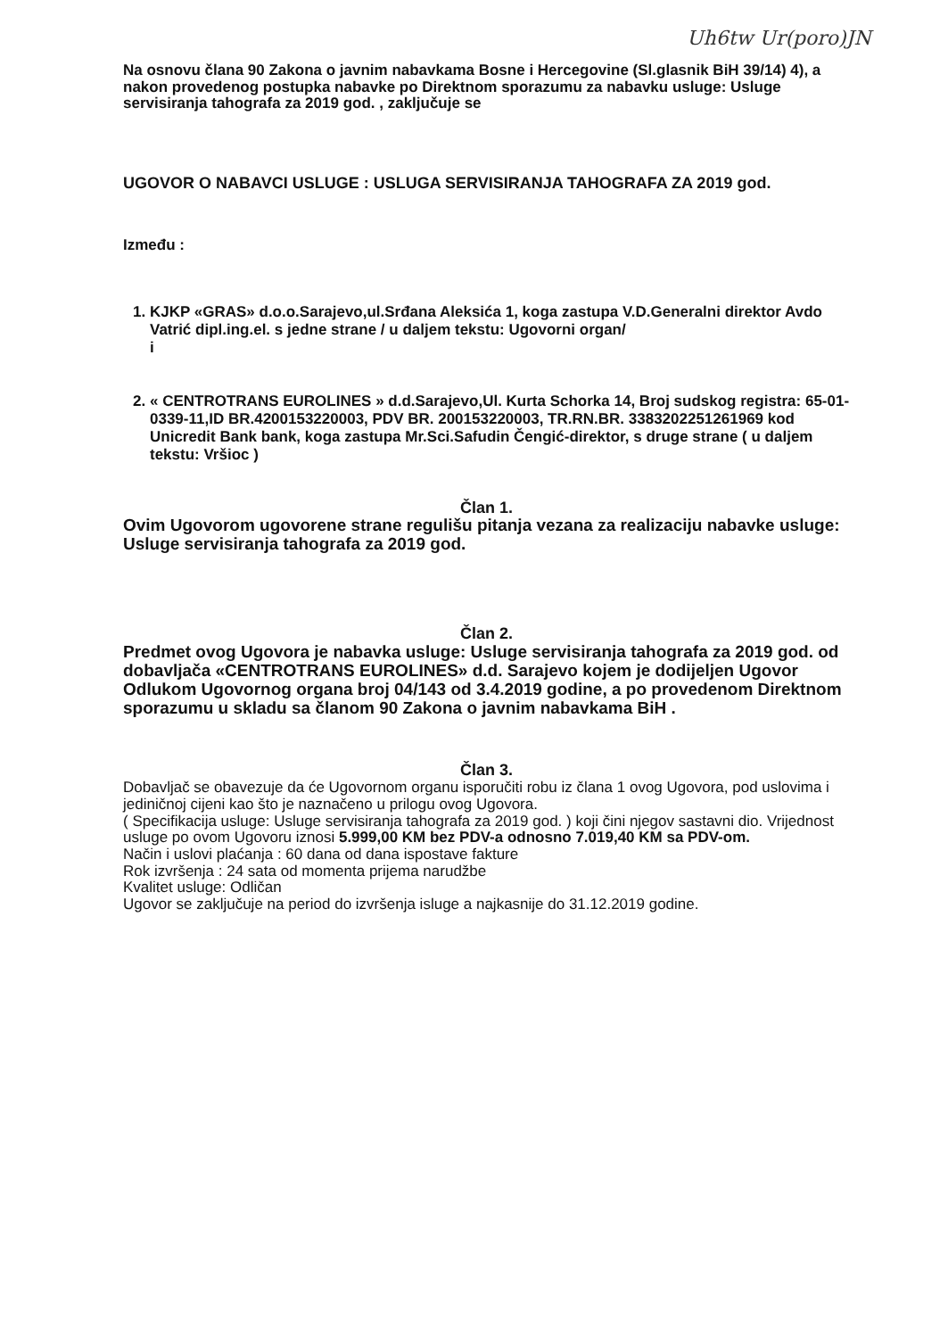Uh6tw Ur(poro)JN
Na osnovu člana 90 Zakona o javnim nabavkama Bosne i Hercegovine (Sl.glasnik BiH 39/14) 4), a nakon provedenog postupka nabavke po Direktnom sporazumu za nabavku usluge: Usluge servisiranja tahografa za 2019 god. , zaključuje se
UGOVOR O NABAVCI USLUGE : USLUGA SERVISIRANJA TAHOGRAFA ZA 2019 god.
Između :
1. KJKP «GRAS» d.o.o.Sarajevo,ul.Srđana Aleksića 1, koga zastupa V.D.Generalni direktor Avdo Vatrić dipl.ing.el. s jedne strane / u daljem tekstu: Ugovorni organ/
i
2. « CENTROTRANS EUROLINES » d.d.Sarajevo,Ul. Kurta Schorka 14, Broj sudskog registra: 65-01-0339-11,ID BR.4200153220003, PDV BR. 200153220003, TR.RN.BR. 3383202251261969 kod Unicredit Bank bank, koga zastupa Mr.Sci.Safudin Čengić-direktor, s druge strane ( u daljem tekstu: Vršioc )
Član 1.
Ovim Ugovorom ugovorene strane regulišu pitanja vezana za realizaciju nabavke usluge: Usluge servisiranja tahografa za 2019 god.
Član 2.
Predmet ovog Ugovora je nabavka usluge: Usluge servisiranja tahografa za 2019 god. od dobavljača «CENTROTRANS EUROLINES» d.d. Sarajevo kojem je dodijeljen Ugovor Odlukom Ugovornog organa broj 04/143 od 3.4.2019 godine, a po provedenom Direktnom sporazumu u skladu sa članom 90 Zakona o javnim nabavkama BiH .
Član 3.
Dobavljač se obavezuje da će Ugovornom organu isporučiti robu iz člana 1 ovog Ugovora, pod uslovima i jediničnoj cijeni kao što je naznačeno u prilogu ovog Ugovora.
( Specifikacija usluge: Usluge servisiranja tahografa za 2019 god. ) koji čini njegov sastavni dio. Vrijednost usluge po ovom Ugovoru iznosi 5.999,00 KM bez PDV-a odnosno 7.019,40 KM sa PDV-om.
Način i uslovi plaćanja : 60 dana od dana ispostave fakture
Rok izvršenja : 24 sata od momenta prijema narudžbe
Kvalitet usluge: Odličan
Ugovor se zaključuje na period do izvršenja isluge a najkasnije do 31.12.2019 godine.